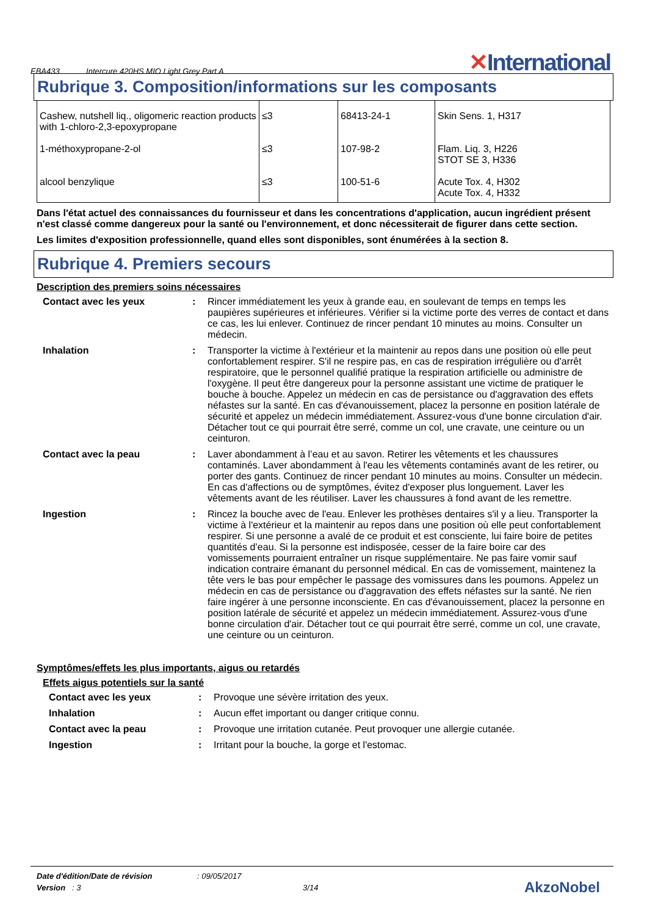EBA433 Intercure 420HS MIO Light Grey Part A
✕International
Rubrique 3. Composition/informations sur les composants
| Cashew, nutshell liq., oligomeric reaction products with 1-chloro-2,3-epoxypropane | ≤3 | 68413-24-1 | Skin Sens. 1, H317 |
| 1-méthoxypropane-2-ol | ≤3 | 107-98-2 | Flam. Liq. 3, H226 STOT SE 3, H336 |
| alcool benzylique | ≤3 | 100-51-6 | Acute Tox. 4, H302 Acute Tox. 4, H332 |
Dans l'état actuel des connaissances du fournisseur et dans les concentrations d'application, aucun ingrédient présent n'est classé comme dangereux pour la santé ou l'environnement, et donc nécessiterait de figurer dans cette section.
Les limites d'exposition professionnelle, quand elles sont disponibles, sont énumérées à la section 8.
Rubrique 4. Premiers secours
Description des premiers soins nécessaires
| Contact avec les yeux | : | Rincer immédiatement les yeux à grande eau, en soulevant de temps en temps les paupières supérieures et inférieures. Vérifier si la victime porte des verres de contact et dans ce cas, les lui enlever. Continuez de rincer pendant 10 minutes au moins. Consulter un médecin. |
| Inhalation | : | Transporter la victime à l'extérieur et la maintenir au repos dans une position où elle peut confortablement respirer. S'il ne respire pas, en cas de respiration irrégulière ou d'arrêt respiratoire, que le personnel qualifié pratique la respiration artificielle ou administre de l'oxygène. Il peut être dangereux pour la personne assistant une victime de pratiquer le bouche à bouche. Appelez un médecin en cas de persistance ou d'aggravation des effets néfastes sur la santé. En cas d'évanouissement, placez la personne en position latérale de sécurité et appelez un médecin immédiatement. Assurez-vous d'une bonne circulation d'air. Détacher tout ce qui pourrait être serré, comme un col, une cravate, une ceinture ou un ceinturon. |
| Contact avec la peau | : | Laver abondamment à l’eau et au savon. Retirer les vêtements et les chaussures contaminés. Laver abondamment à l'eau les vêtements contaminés avant de les retirer, ou porter des gants. Continuez de rincer pendant 10 minutes au moins. Consulter un médecin. En cas d'affections ou de symptômes, évitez d'exposer plus longuement. Laver les vêtements avant de les réutiliser. Laver les chaussures à fond avant de les remettre. |
| Ingestion | : | Rincez la bouche avec de l'eau. Enlever les prothèses dentaires s'il y a lieu. Transporter la victime à l'extérieur et la maintenir au repos dans une position où elle peut confortablement respirer. Si une personne a avalé de ce produit et est consciente, lui faire boire de petites quantités d’eau. Si la personne est indisposée, cesser de la faire boire car des vomissements pourraient entraîner un risque supplémentaire. Ne pas faire vomir sauf indication contraire émanant du personnel médical. En cas de vomissement, maintenez la tête vers le bas pour empêcher le passage des vomissures dans les poumons. Appelez un médecin en cas de persistance ou d'aggravation des effets néfastes sur la santé. Ne rien faire ingérer à une personne inconsciente. En cas d'évanouissement, placez la personne en position latérale de sécurité et appelez un médecin immédiatement. Assurez-vous d'une bonne circulation d'air. Détacher tout ce qui pourrait être serré, comme un col, une cravate, une ceinture ou un ceinturon. |
Symptômes/effets les plus importants, aigus ou retardés
Effets aigus potentiels sur la santé
| Contact avec les yeux | : | Provoque une sévère irritation des yeux. |
| Inhalation | : | Aucun effet important ou danger critique connu. |
| Contact avec la peau | : | Provoque une irritation cutanée. Peut provoquer une allergie cutanée. |
| Ingestion | : | Irritant pour la bouche, la gorge et l'estomac. |
Date d'édition/Date de révision : 09/05/2017
Version : 3 3/14
AkzoNobel